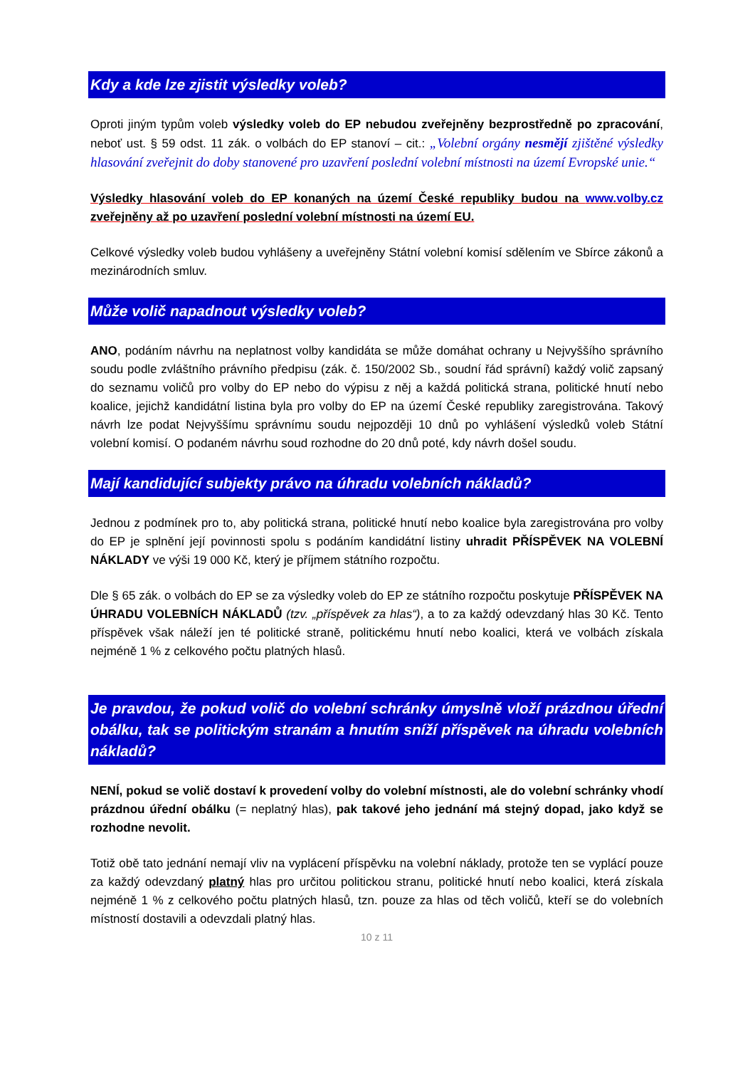Kdy a kde lze zjistit výsledky voleb?
Oproti jiným typům voleb výsledky voleb do EP nebudou zveřejněny bezprostředně po zpracování, neboť ust. § 59 odst. 11 zák. o volbách do EP stanoví – cit.: „Volební orgány nesmějí zjištěné výsledky hlasování zveřejnit do doby stanovené pro uzavření poslední volební místnosti na území Evropské unie.“
Výsledky hlasování voleb do EP konaných na území České republiky budou na www.volby.cz zveřejněny až po uzavření poslední volební místnosti na území EU.
Celkové výsledky voleb budou vyhlášeny a uveřejněny Státní volební komisí sdělením ve Sbírce zákonů a mezinárodních smluv.
Může volič napadnout výsledky voleb?
ANO, podáním návrhu na neplatnost volby kandidáta se může domáhat ochrany u Nejvyššího správního soudu podle zvláštního právního předpisu (zák. č. 150/2002 Sb., soudní řád správní) každý volič zapsaný do seznamu voličů pro volby do EP nebo do výpisu z něj a každá politická strana, politické hnutí nebo koalice, jejichž kandidátní listina byla pro volby do EP na území České republiky zaregistrována. Takový návrh lze podat Nejvyššímu správnímu soudu nejpozději 10 dnů po vyhlášení výsledků voleb Státní volební komisí. O podaném návrhu soud rozhodne do 20 dnů poté, kdy návrh došel soudu.
Mají kandidující subjekty právo na úhradu volebních nákladů?
Jednou z podmínek pro to, aby politická strana, politické hnutí nebo koalice byla zaregistrována pro volby do EP je splnění její povinnosti spolu s podáním kandidátní listiny uhradit PŘÍSPĚVEK NA VOLEBNÍ NÁKLADY ve výši 19 000 Kč, který je příjmem státního rozpočtu.
Dle § 65 zák. o volbách do EP se za výsledky voleb do EP ze státního rozpočtu poskytuje PŘÍSPĚVEK NA ÚHRADU VOLEBNÍCH NÁKLADŮ (tzv. „příspěvek za hlas“), a to za každý odevzdaný hlas 30 Kč. Tento příspěvek však náleží jen té politické straně, politickému hnutí nebo koalici, která ve volbách získala nejméně 1 % z celkového počtu platných hlasů.
Je pravdou, že pokud volič do volební schránky úmyslně vloží prázdnou úřední obálku, tak se politickým stranám a hnutím sníží příspěvek na úhradu volebních nákladů?
NENÍ, pokud se volič dostaví k provedení volby do volební místnosti, ale do volební schránky vhodí prázdnou úřední obálku (= neplatný hlas), pak takové jeho jednání má stejný dopad, jako když se rozhodne nevolit.
Totiž obě tato jednání nemají vliv na vyplácení příspěvku na volební náklady, protože ten se vyplácí pouze za každý odevzdaný platný hlas pro určitou politickou stranu, politické hnutí nebo koalici, která získala nejméně 1 % z celkového počtu platných hlasů, tzn. pouze za hlas od těch voličů, kteří se do volebních místností dostavili a odevzdali platný hlas.
10 z 11